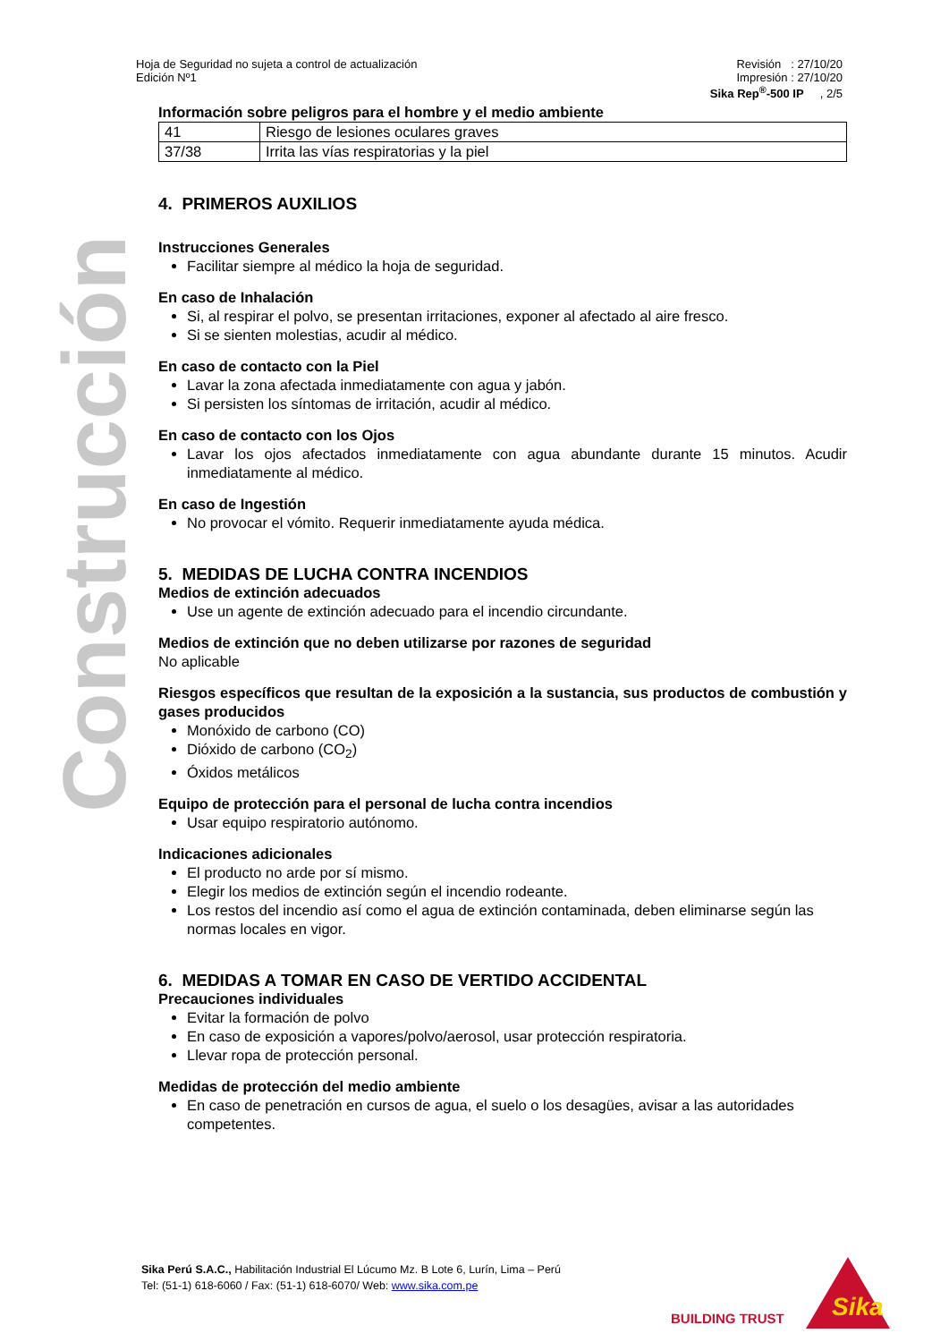Construcción
Hoja de Seguridad no sujeta a control de actualización
Edición Nº1
Revisión : 27/10/20
Impresión : 27/10/20
Sika Rep<sup>®</sup>-500 IP , 2/5
Información sobre peligros para el hombre y el medio ambiente
| 41 | Riesgo de lesiones oculares graves |
| 37/38 | Irrita las vías respiratorias y la piel |
4. PRIMEROS AUXILIOS
Instrucciones Generales
Facilitar siempre al médico la hoja de seguridad.
En caso de Inhalación
Si, al respirar el polvo, se presentan irritaciones, exponer al afectado al aire fresco.
Si se sienten molestias, acudir al médico.
En caso de contacto con la Piel
Lavar la zona afectada inmediatamente con agua y jabón.
Si persisten los síntomas de irritación, acudir al médico.
En caso de contacto con los Ojos
Lavar los ojos afectados inmediatamente con agua abundante durante 15 minutos. Acudir inmediatamente al médico.
En caso de Ingestión
No provocar el vómito. Requerir inmediatamente ayuda médica.
5. MEDIDAS DE LUCHA CONTRA INCENDIOS
Medios de extinción adecuados
Use un agente de extinción adecuado para el incendio circundante.
Medios de extinción que no deben utilizarse por razones de seguridad
No aplicable
Riesgos específicos que resultan de la exposición a la sustancia, sus productos de combustión y gases producidos
Monóxido de carbono (CO)
Dióxido de carbono (CO<sub>2</sub>)
Óxidos metálicos
Equipo de protección para el personal de lucha contra incendios
Usar equipo respiratorio autónomo.
Indicaciones adicionales
El producto no arde por sí mismo.
Elegir los medios de extinción según el incendio rodeante.
Los restos del incendio así como el agua de extinción contaminada, deben eliminarse según las normas locales en vigor.
6. MEDIDAS A TOMAR EN CASO DE VERTIDO ACCIDENTAL
Precauciones individuales
Evitar la formación de polvo
En caso de exposición a vapores/polvo/aerosol, usar protección respiratoria.
Llevar ropa de protección personal.
Medidas de protección del medio ambiente
En caso de penetración en cursos de agua, el suelo o los desagües, avisar a las autoridades competentes.
Sika Perú S.A.C., Habilitación Industrial El Lúcumo Mz. B Lote 6, Lurín, Lima – Perú
Tel: (51-1) 618-6060 / Fax: (51-1) 618-6070/ Web: www.sika.com.pe
BUILDING TRUST
Sika